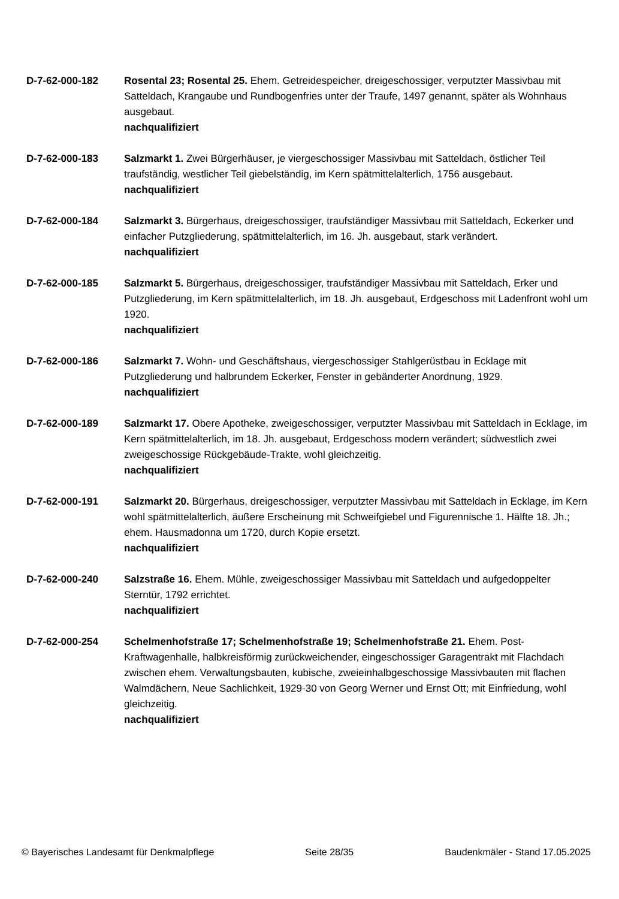D-7-62-000-182 Rosental 23; Rosental 25. Ehem. Getreidespeicher, dreigeschossiger, verputzter Massivbau mit Satteldach, Krangaube und Rundbogenfries unter der Traufe, 1497 genannt, später als Wohnhaus ausgebaut.
nachqualifiziert
D-7-62-000-183 Salzmarkt 1. Zwei Bürgerhäuser, je viergeschossiger Massivbau mit Satteldach, östlicher Teil traufständig, westlicher Teil giebelständig, im Kern spätmittelalterlich, 1756 ausgebaut.
nachqualifiziert
D-7-62-000-184 Salzmarkt 3. Bürgerhaus, dreigeschossiger, traufständiger Massivbau mit Satteldach, Eckerker und einfacher Putzgliederung, spätmittelalterlich, im 16. Jh. ausgebaut, stark verändert.
nachqualifiziert
D-7-62-000-185 Salzmarkt 5. Bürgerhaus, dreigeschossiger, traufständiger Massivbau mit Satteldach, Erker und Putzgliederung, im Kern spätmittelalterlich, im 18. Jh. ausgebaut, Erdgeschoss mit Ladenfront wohl um 1920.
nachqualifiziert
D-7-62-000-186 Salzmarkt 7. Wohn- und Geschäftshaus, viergeschossiger Stahlgerüstbau in Ecklage mit Putzgliederung und halbrundem Eckerker, Fenster in gebänderter Anordnung, 1929.
nachqualifiziert
D-7-62-000-189 Salzmarkt 17. Obere Apotheke, zweigeschossiger, verputzter Massivbau mit Satteldach in Ecklage, im Kern spätmittelalterlich, im 18. Jh. ausgebaut, Erdgeschoss modern verändert; südwestlich zwei zweigeschossige Rückgebäude-Trakte, wohl gleichzeitig.
nachqualifiziert
D-7-62-000-191 Salzmarkt 20. Bürgerhaus, dreigeschossiger, verputzter Massivbau mit Satteldach in Ecklage, im Kern wohl spätmittelalterlich, äußere Erscheinung mit Schweifgiebel und Figurennische 1. Hälfte 18. Jh.; ehem. Hausmadonna um 1720, durch Kopie ersetzt.
nachqualifiziert
D-7-62-000-240 Salzstraße 16. Ehem. Mühle, zweigeschossiger Massivbau mit Satteldach und aufgedoppelter Sterntür, 1792 errichtet.
nachqualifiziert
D-7-62-000-254 Schelmenhofstraße 17; Schelmenhofstraße 19; Schelmenhofstraße 21. Ehem. Post-Kraftwagenhalle, halbkreisförmig zurückweichender, eingeschossiger Garagentrakt mit Flachdach zwischen ehem. Verwaltungsbauten, kubische, zweieinhalbgeschossige Massivbauten mit flachen Walmdächern, Neue Sachlichkeit, 1929-30 von Georg Werner und Ernst Ott; mit Einfriedung, wohl gleichzeitig.
nachqualifiziert
© Bayerisches Landesamt für Denkmalpflege Seite 28/35 Baudenkmäler - Stand 17.05.2025